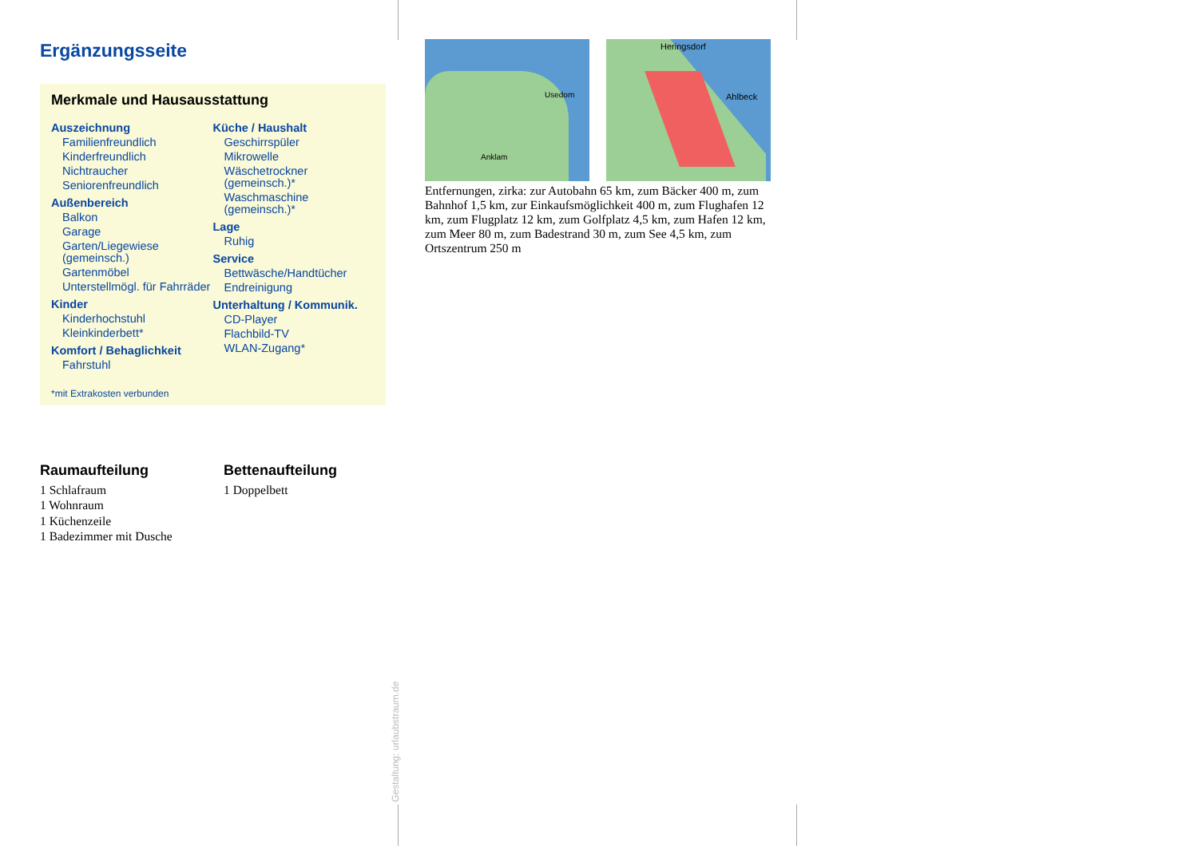Ergänzungsseite
Merkmale und Hausausstattung
Auszeichnung
Familienfreundlich
Kinderfreundlich
Nichtraucher
Seniorenfreundlich
Außenbereich
Balkon
Garage
Garten/Liegewiese (gemeinsch.)
Gartenmöbel
Unterstellmögl. für Fahrräder
Kinder
Kinderhochstuhl
Kleinkinderbett*
Komfort / Behaglichkeit
Fahrstuhl
Küche / Haushalt
Geschirrspüler
Mikrowelle
Wäschetrockner (gemeinsch.)*
Waschmaschine (gemeinsch.)*
Lage
Ruhig
Service
Bettwäsche/Handtücher
Endreinigung
Unterhaltung / Kommunik.
CD-Player
Flachbild-TV
WLAN-Zugang*
*mit Extrakosten verbunden
Raumaufteilung
1 Schlafraum
1 Wohnraum
1 Küchenzeile
1 Badezimmer mit Dusche
Bettenaufteilung
1 Doppelbett
Usedom
Anklam
Heringsdorf
Ahlbeck
Entfernungen, zirka: zur Autobahn 65 km, zum Bäcker 400 m, zum Bahnhof 1,5 km, zur Einkaufsmöglichkeit 400 m, zum Flughafen 12 km, zum Flugplatz 12 km, zum Golfplatz 4,5 km, zum Hafen 12 km, zum Meer 80 m, zum Badestrand 30 m, zum See 4,5 km, zum Ortszentrum 250 m
Gestaltung: urlaubstraum.de